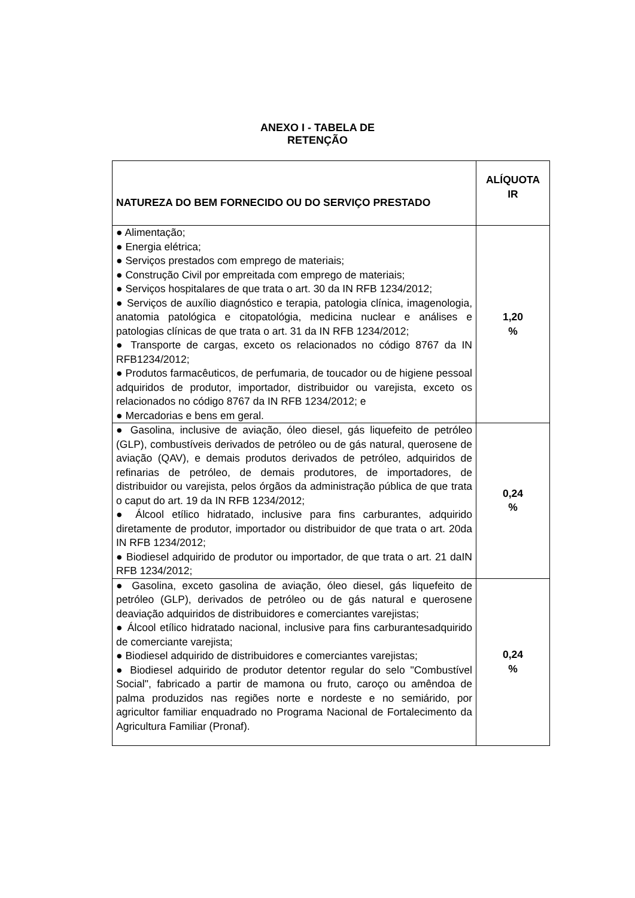ANEXO I - TABELA DE
RETENÇÃO
| NATUREZA DO BEM FORNECIDO OU DO SERVIÇO PRESTADO | ALÍQUOTA IR |
| --- | --- |
| ● Alimentação; ● Energia elétrica; ● Serviços prestados com emprego de materiais; ● Construção Civil por empreitada com emprego de materiais; ● Serviços hospitalares de que trata o art. 30 da IN RFB 1234/2012; ● Serviços de auxílio diagnóstico e terapia, patologia clínica, imagenologia, anatomia patológica e citopatológia, medicina nuclear e análises e patologias clínicas de que trata o art. 31 da IN RFB 1234/2012; ● Transporte de cargas, exceto os relacionados no código 8767 da IN RFB1234/2012; ● Produtos farmacêuticos, de perfumaria, de toucador ou de higiene pessoal adquiridos de produtor, importador, distribuidor ou varejista, exceto os relacionados no código 8767 da IN RFB 1234/2012; e ● Mercadorias e bens em geral. | 1,20 % |
| ● Gasolina, inclusive de aviação, óleo diesel, gás liquefeito de petróleo (GLP), combustíveis derivados de petróleo ou de gás natural, querosene de aviação (QAV), e demais produtos derivados de petróleo, adquiridos de refinarias de petróleo, de demais produtores, de importadores, de distribuidor ou varejista, pelos órgãos da administração pública de que trata o caput do art. 19 da IN RFB 1234/2012; ● Álcool etílico hidratado, inclusive para fins carburantes, adquirido diretamente de produtor, importador ou distribuidor de que trata o art. 20da IN RFB 1234/2012; ● Biodiesel adquirido de produtor ou importador, de que trata o art. 21 daIN RFB 1234/2012; | 0,24 % |
| ● Gasolina, exceto gasolina de aviação, óleo diesel, gás liquefeito de petróleo (GLP), derivados de petróleo ou de gás natural e querosene deaviação adquiridos de distribuidores e comerciantes varejistas; ● Álcool etílico hidratado nacional, inclusive para fins carburantesadquirido de comerciante varejista; ● Biodiesel adquirido de distribuidores e comerciantes varejistas; ● Biodiesel adquirido de produtor detentor regular do selo "Combustível Social", fabricado a partir de mamona ou fruto, caroço ou amêndoa de palma produzidos nas regiões norte e nordeste e no semiárido, por agricultor familiar enquadrado no Programa Nacional de Fortalecimento da Agricultura Familiar (Pronaf). | 0,24 % |